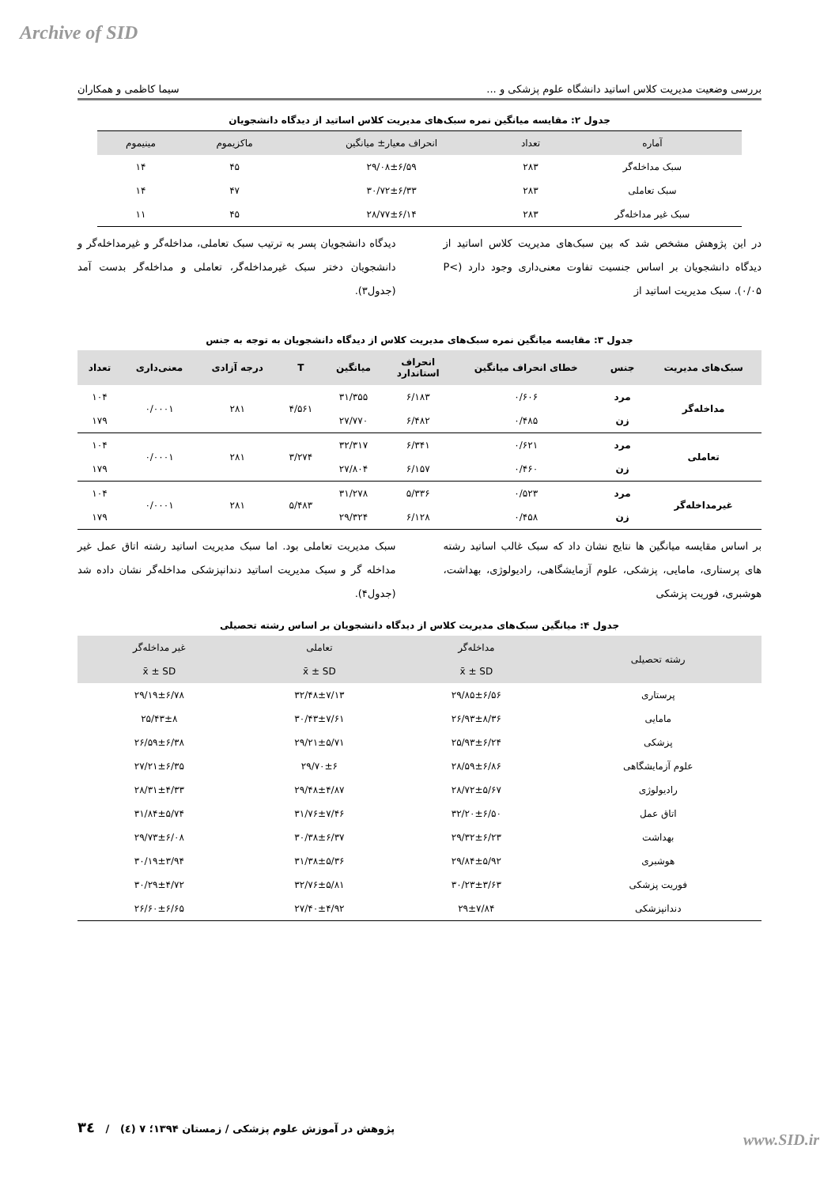Archive of SID
بررسی وضعیت مدیریت کلاس اساتید دانشگاه علوم پزشکی و ... سیما کاظمی و همکاران
جدول ۲: مقایسه میانگین نمره سبک‌های مدیریت کلاس اساتید از دیدگاه دانشجویان
| آماره | تعداد | انحراف معیار± میانگین | ماکزیموم | مینیموم |
| --- | --- | --- | --- | --- |
| سبک مداخله‌گر | ۲۸۳ | ۲۹/۰۸±۶/۵۹ | ۴۵ | ۱۴ |
| سبک تعاملی | ۲۸۳ | ۳۰/۷۲±۶/۳۳ | ۴۷ | ۱۴ |
| سبک غیر مداخله‌گر | ۲۸۳ | ۲۸/۷۷±۶/۱۴ | ۴۵ | ۱۱ |
در این پژوهش مشخص شد که بین سبک‌های مدیریت کلاس اساتید از دیدگاه دانشجویان بر اساس جنسیت تفاوت معنی‌داری وجود دارد (P< ۰/۰۵). سبک مدیریت اساتید از
دیدگاه دانشجویان پسر به ترتیب سبک تعاملی، مداخله‌گر و غیرمداخله‌گر و دانشجویان دختر سبک غیرمداخله‌گر، تعاملی و مداخله‌گر بدست آمد (جدول۳).
جدول ۳: مقایسه میانگین نمره سبک‌های مدیریت کلاس از دیدگاه دانشجویان به توجه به جنس
| سبک‌های مدیریت | جنس | خطای انحراف میانگین | انحراف استاندارد | میانگین | T | درجه آزادی | معنی‌داری | تعداد |
| --- | --- | --- | --- | --- | --- | --- | --- | --- |
| مداخله‌گر | مرد | ۰/۶۰۶ | ۶/۱۸۳ | ۳۱/۳۵۵ | ۴/۵۶۱ | ۲۸۱ | ۰/۰۰۰۱ | ۱۰۴ |
| | زن | ۰/۴۸۵ | ۶/۴۸۲ | ۲۷/۷۷۰ | | | | ۱۷۹ |
| تعاملی | مرد | ۰/۶۲۱ | ۶/۳۴۱ | ۳۲/۳۱۷ | ۳/۲۷۴ | ۲۸۱ | ۰/۰۰۰۱ | ۱۰۴ |
| | زن | ۰/۴۶۰ | ۶/۱۵۷ | ۲۷/۸۰۴ | | | | ۱۷۹ |
| غیرمداخله‌گر | مرد | ۰/۵۲۳ | ۵/۳۳۶ | ۳۱/۲۷۸ | ۵/۴۸۳ | ۲۸۱ | ۰/۰۰۰۱ | ۱۰۴ |
| | زن | ۰/۴۵۸ | ۶/۱۲۸ | ۲۹/۳۲۴ | | | | ۱۷۹ |
بر اساس مقایسه میانگین ها نتایج نشان داد که سبک غالب اساتید رشته های پرستاری، مامایی، پزشکی، علوم آزمایشگاهی، رادیولوژی، بهداشت، هوشبری، فوریت پزشکی
سبک مدیریت تعاملی بود. اما سبک مدیریت اساتید رشته اتاق عمل غیر مداخله گر و سبک مدیریت اساتید دندانپزشکی مداخله‌گر نشان داده شد (جدول۴).
جدول ۴: میانگین سبک‌های مدیریت کلاس از دیدگاه دانشجویان بر اساس رشته تحصیلی
| رشته تحصیلی | مداخله‌گر | تعاملی | غیر مداخله‌گر |
| --- | --- | --- | --- |
| | x̄ ± SD | x̄ ± SD | x̄ ± SD |
| پرستاری | ۲۹/۸۵±۶/۵۶ | ۳۲/۴۸±۷/۱۳ | ۲۹/۱۹±۶/۷۸ |
| مامایی | ۲۶/۹۳±۸/۳۶ | ۳۰/۴۳±۷/۶۱ | ۲۵/۴۳±۸ |
| پزشکی | ۲۵/۹۳±۶/۲۴ | ۲۹/۲۱±۵/۷۱ | ۲۶/۵۹±۶/۳۸ |
| علوم آزمایشگاهی | ۲۸/۵۹±۶/۸۶ | ۲۹/۷۰±۶ | ۲۷/۲۱±۶/۳۵ |
| رادیولوژی | ۲۸/۷۲±۵/۶۷ | ۲۹/۴۸±۴/۸۷ | ۲۸/۳۱±۴/۳۳ |
| اتاق عمل | ۳۲/۲۰±۶/۵۰ | ۳۱/۷۶±۷/۴۶ | ۳۱/۸۴±۵/۷۴ |
| بهداشت | ۲۹/۳۲±۶/۲۳ | ۳۰/۳۸±۶/۳۷ | ۲۹/۷۳±۶/۰۸ |
| هوشبری | ۲۹/۸۴±۵/۹۲ | ۳۱/۳۸±۵/۳۶ | ۳۰/۱۹±۳/۹۴ |
| فوریت پزشکی | ۳۰/۲۳±۳/۶۳ | ۳۲/۷۶±۵/۸۱ | ۳۰/۲۹±۴/۷۲ |
| دندانپزشکی | ۲۹±۷/۸۴ | ۲۷/۴۰±۴/۹۲ | ۲۶/۶۰±۶/۶۵ |
پژوهش در آموزش علوم پزشکی / زمستان ۱۳۹۴؛ ۷ (٤) / ۳٤
www.SID.ir